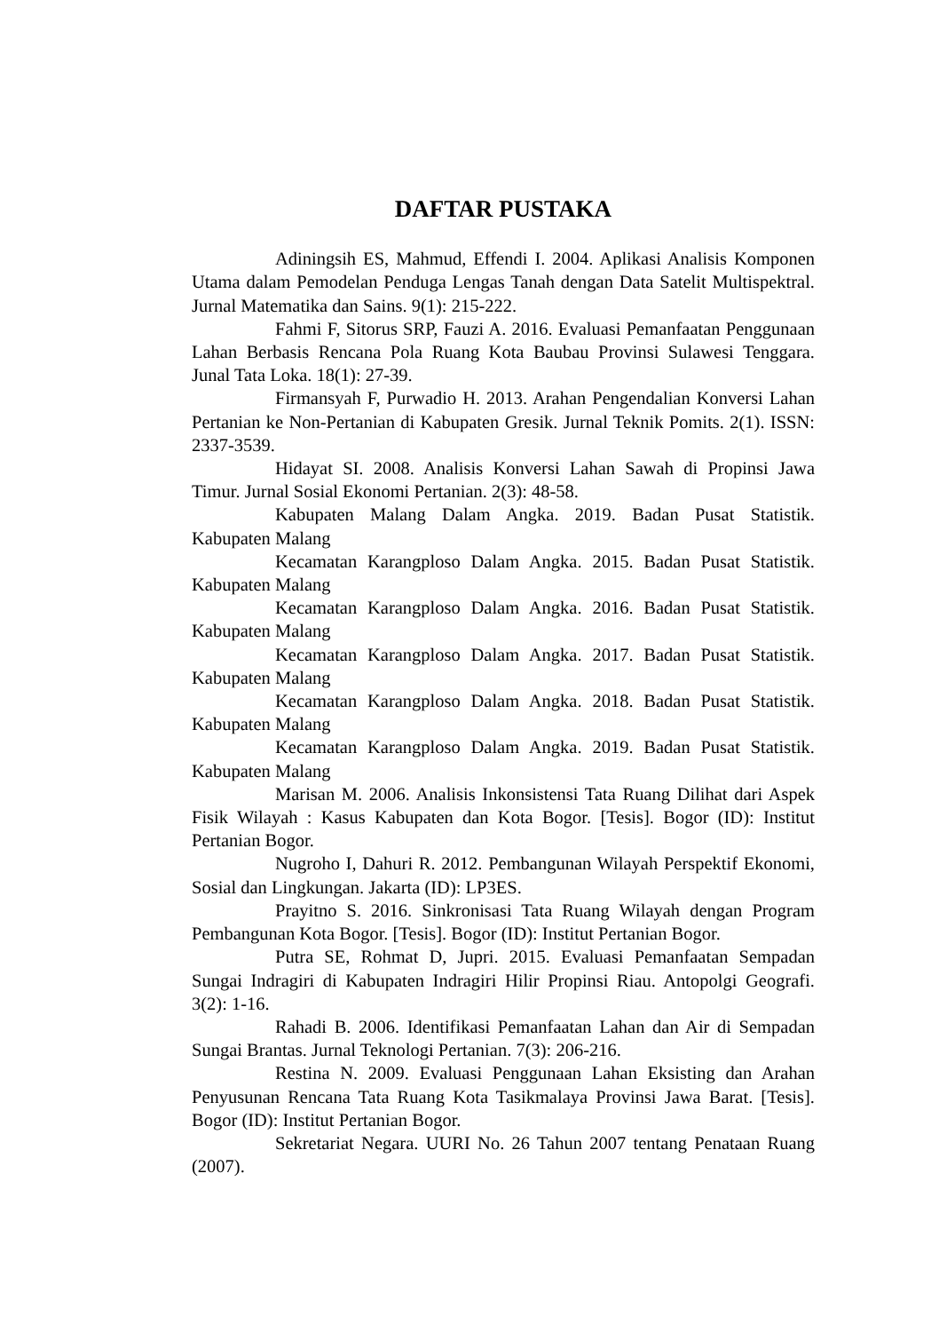DAFTAR PUSTAKA
Adiningsih ES, Mahmud, Effendi I. 2004. Aplikasi Analisis Komponen Utama dalam Pemodelan Penduga Lengas Tanah dengan Data Satelit Multispektral. Jurnal Matematika dan Sains. 9(1): 215-222.
Fahmi F, Sitorus SRP, Fauzi A. 2016. Evaluasi Pemanfaatan Penggunaan Lahan Berbasis Rencana Pola Ruang Kota Baubau Provinsi Sulawesi Tenggara. Junal Tata Loka. 18(1): 27-39.
Firmansyah F, Purwadio H. 2013. Arahan Pengendalian Konversi Lahan Pertanian ke Non-Pertanian di Kabupaten Gresik. Jurnal Teknik Pomits. 2(1). ISSN: 2337-3539.
Hidayat SI. 2008. Analisis Konversi Lahan Sawah di Propinsi Jawa Timur. Jurnal Sosial Ekonomi Pertanian. 2(3): 48-58.
Kabupaten Malang Dalam Angka. 2019. Badan Pusat Statistik. Kabupaten Malang
Kecamatan Karangploso Dalam Angka. 2015. Badan Pusat Statistik. Kabupaten Malang
Kecamatan Karangploso Dalam Angka. 2016. Badan Pusat Statistik. Kabupaten Malang
Kecamatan Karangploso Dalam Angka. 2017. Badan Pusat Statistik. Kabupaten Malang
Kecamatan Karangploso Dalam Angka. 2018. Badan Pusat Statistik. Kabupaten Malang
Kecamatan Karangploso Dalam Angka. 2019. Badan Pusat Statistik. Kabupaten Malang
Marisan M. 2006. Analisis Inkonsistensi Tata Ruang Dilihat dari Aspek Fisik Wilayah : Kasus Kabupaten dan Kota Bogor. [Tesis]. Bogor (ID): Institut Pertanian Bogor.
Nugroho I, Dahuri R. 2012. Pembangunan Wilayah Perspektif Ekonomi, Sosial dan Lingkungan. Jakarta (ID): LP3ES.
Prayitno S. 2016. Sinkronisasi Tata Ruang Wilayah dengan Program Pembangunan Kota Bogor. [Tesis]. Bogor (ID): Institut Pertanian Bogor.
Putra SE, Rohmat D, Jupri. 2015. Evaluasi Pemanfaatan Sempadan Sungai Indragiri di Kabupaten Indragiri Hilir Propinsi Riau. Antopolgi Geografi. 3(2): 1-16.
Rahadi B. 2006. Identifikasi Pemanfaatan Lahan dan Air di Sempadan Sungai Brantas. Jurnal Teknologi Pertanian. 7(3): 206-216.
Restina N. 2009. Evaluasi Penggunaan Lahan Eksisting dan Arahan Penyusunan Rencana Tata Ruang Kota Tasikmalaya Provinsi Jawa Barat. [Tesis]. Bogor (ID): Institut Pertanian Bogor.
Sekretariat Negara. UURI No. 26 Tahun 2007 tentang Penataan Ruang (2007).